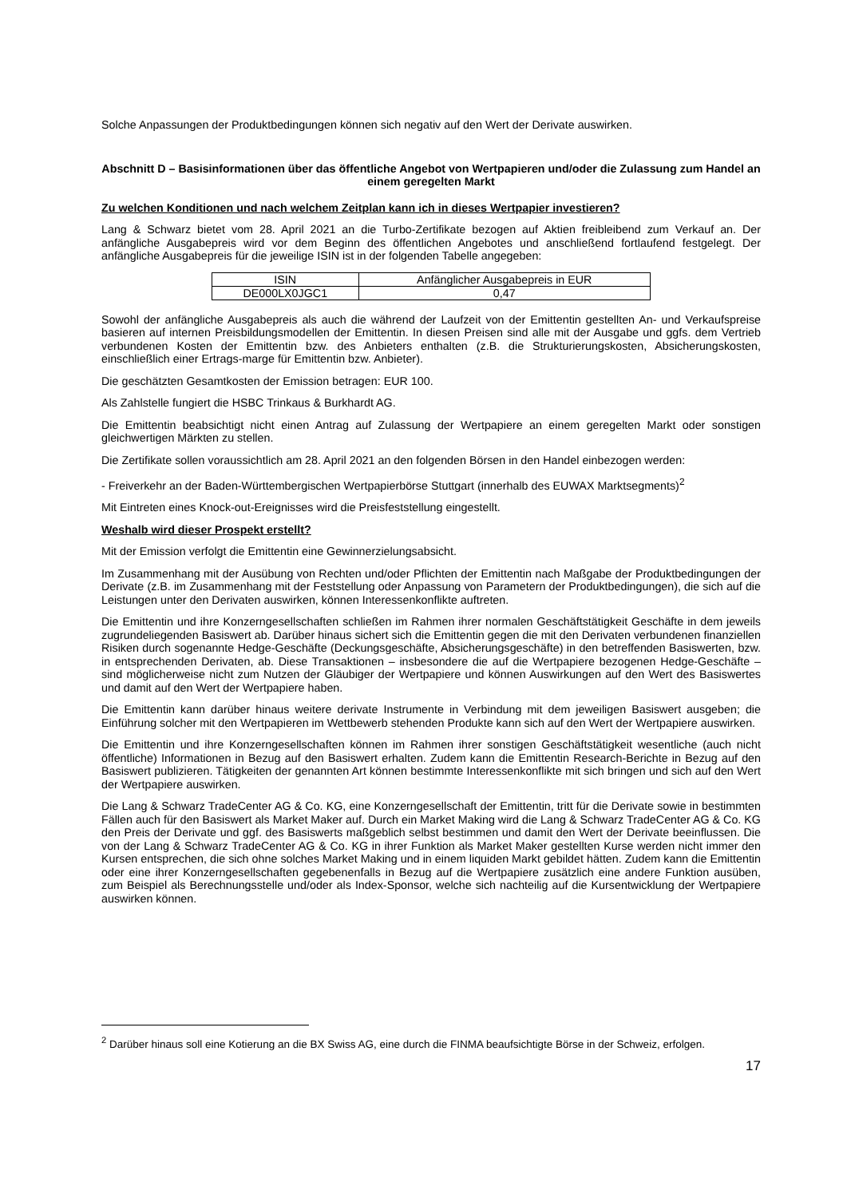Solche Anpassungen der Produktbedingungen können sich negativ auf den Wert der Derivate auswirken.
Abschnitt D – Basisinformationen über das öffentliche Angebot von Wertpapieren und/oder die Zulassung zum Handel an einem geregelten Markt
Zu welchen Konditionen und nach welchem Zeitplan kann ich in dieses Wertpapier investieren?
Lang & Schwarz bietet vom 28. April 2021 an die Turbo-Zertifikate bezogen auf Aktien freibleibend zum Verkauf an. Der anfängliche Ausgabepreis wird vor dem Beginn des öffentlichen Angebotes und anschließend fortlaufend festgelegt. Der anfängliche Ausgabepreis für die jeweilige ISIN ist in der folgenden Tabelle angegeben:
| ISIN | Anfänglicher Ausgabepreis in EUR |
| DE000LX0JGC1 | 0,47 |
Sowohl der anfängliche Ausgabepreis als auch die während der Laufzeit von der Emittentin gestellten An- und Verkaufspreise basieren auf internen Preisbildungsmodellen der Emittentin. In diesen Preisen sind alle mit der Ausgabe und ggfs. dem Vertrieb verbundenen Kosten der Emittentin bzw. des Anbieters enthalten (z.B. die Strukturierungskosten, Absicherungskosten, einschließlich einer Ertrags-marge für Emittentin bzw. Anbieter).
Die geschätzten Gesamtkosten der Emission betragen: EUR 100.
Als Zahlstelle fungiert die HSBC Trinkaus & Burkhardt AG.
Die Emittentin beabsichtigt nicht einen Antrag auf Zulassung der Wertpapiere an einem geregelten Markt oder sonstigen gleichwertigen Märkten zu stellen.
Die Zertifikate sollen voraussichtlich am 28. April 2021 an den folgenden Börsen in den Handel einbezogen werden:
- Freiverkehr an der Baden-Württembergischen Wertpapierbörse Stuttgart (innerhalb des EUWAX Marktsegments)<sup>2</sup>
Mit Eintreten eines Knock-out-Ereignisses wird die Preisfeststellung eingestellt.
Weshalb wird dieser Prospekt erstellt?
Mit der Emission verfolgt die Emittentin eine Gewinnerzielungsabsicht.
Im Zusammenhang mit der Ausübung von Rechten und/oder Pflichten der Emittentin nach Maßgabe der Produktbedingungen der Derivate (z.B. im Zusammenhang mit der Feststellung oder Anpassung von Parametern der Produktbedingungen), die sich auf die Leistungen unter den Derivaten auswirken, können Interessenkonflikte auftreten.
Die Emittentin und ihre Konzerngesellschaften schließen im Rahmen ihrer normalen Geschäftstätigkeit Geschäfte in dem jeweils zugrundeliegenden Basiswert ab. Darüber hinaus sichert sich die Emittentin gegen die mit den Derivaten verbundenen finanziellen Risiken durch sogenannte Hedge-Geschäfte (Deckungsgeschäfte, Absicherungsgeschäfte) in den betreffenden Basiswerten, bzw. in entsprechenden Derivaten, ab. Diese Transaktionen – insbesondere die auf die Wertpapiere bezogenen Hedge-Geschäfte – sind möglicherweise nicht zum Nutzen der Gläubiger der Wertpapiere und können Auswirkungen auf den Wert des Basiswertes und damit auf den Wert der Wertpapiere haben.
Die Emittentin kann darüber hinaus weitere derivate Instrumente in Verbindung mit dem jeweiligen Basiswert ausgeben; die Einführung solcher mit den Wertpapieren im Wettbewerb stehenden Produkte kann sich auf den Wert der Wertpapiere auswirken.
Die Emittentin und ihre Konzerngesellschaften können im Rahmen ihrer sonstigen Geschäftstätigkeit wesentliche (auch nicht öffentliche) Informationen in Bezug auf den Basiswert erhalten. Zudem kann die Emittentin Research-Berichte in Bezug auf den Basiswert publizieren. Tätigkeiten der genannten Art können bestimmte Interessenkonflikte mit sich bringen und sich auf den Wert der Wertpapiere auswirken.
Die Lang & Schwarz TradeCenter AG & Co. KG, eine Konzerngesellschaft der Emittentin, tritt für die Derivate sowie in bestimmten Fällen auch für den Basiswert als Market Maker auf. Durch ein Market Making wird die Lang & Schwarz TradeCenter AG & Co. KG den Preis der Derivate und ggf. des Basiswerts maßgeblich selbst bestimmen und damit den Wert der Derivate beeinflussen. Die von der Lang & Schwarz TradeCenter AG & Co. KG in ihrer Funktion als Market Maker gestellten Kurse werden nicht immer den Kursen entsprechen, die sich ohne solches Market Making und in einem liquiden Markt gebildet hätten. Zudem kann die Emittentin oder eine ihrer Konzerngesellschaften gegebenenfalls in Bezug auf die Wertpapiere zusätzlich eine andere Funktion ausüben, zum Beispiel als Berechnungsstelle und/oder als Index-Sponsor, welche sich nachteilig auf die Kursentwicklung der Wertpapiere auswirken können.
<sup>2</sup> Darüber hinaus soll eine Kotierung an die BX Swiss AG, eine durch die FINMA beaufsichtigte Börse in der Schweiz, erfolgen.
17